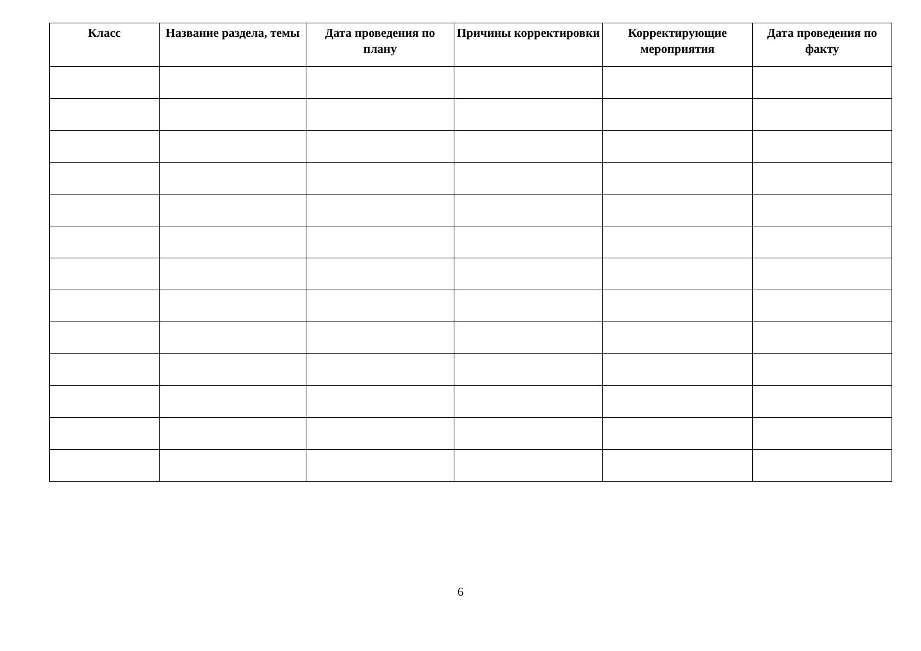| Класс | Название раздела, темы | Дата проведения по плану | Причины корректировки | Корректирующие мероприятия | Дата проведения по факту |
| --- | --- | --- | --- | --- | --- |
6